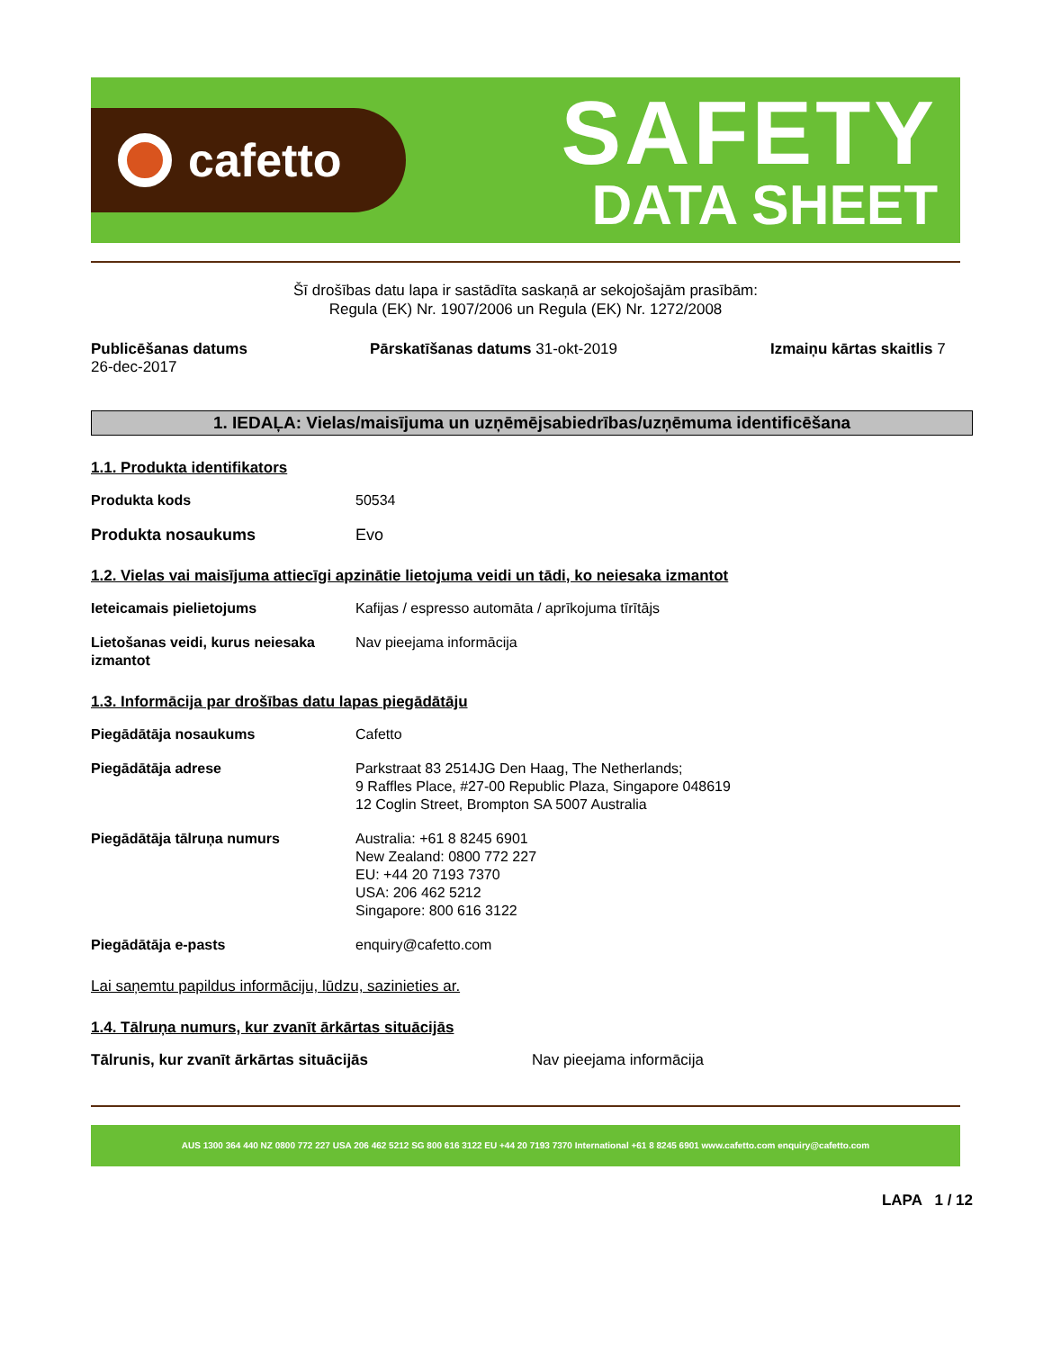cafetto
SAFETY
DATA SHEET
Šī drošības datu lapa ir sastādīta saskaņā ar sekojošajām prasībām:
Regula (EK) Nr. 1907/2006 un Regula (EK) Nr. 1272/2008
Publicēšanas datums
26-dec-2017
Pārskatīšanas datums 31-okt-2019 Izmaiņu kārtas skaitlis 7
1. IEDAĻA: Vielas/maisījuma un uzņēmējsabiedrības/uzņēmuma identificēšana
1.1. Produkta identifikators
Produkta kods 50534
Produkta nosaukums Evo
1.2. Vielas vai maisījuma attiecīgi apzinātie lietojuma veidi un tādi, ko neiesaka izmantot
Ieteicamais pielietojums Kafijas / espresso automāta / aprīkojuma tīrītājs
Lietošanas veidi, kurus neiesaka izmantot
Nav pieejama informācija
1.3. Informācija par drošības datu lapas piegādātāju
Piegādātāja nosaukums Cafetto
Piegādātāja adrese Parkstraat 83 2514JG Den Haag, The Netherlands;
9 Raffles Place, #27-00 Republic Plaza, Singapore 048619
12 Coglin Street, Brompton SA 5007 Australia
Piegādātāja tālruņa numurs Australia: +61 8 8245 6901
New Zealand: 0800 772 227
EU: +44 20 7193 7370
USA: 206 462 5212
Singapore: 800 616 3122
Piegādātāja e-pasts enquiry@cafetto.com
Lai saņemtu papildus informāciju, lūdzu, sazinieties ar.
1.4. Tālruņa numurs, kur zvanīt ārkārtas situācijās
Tālrunis, kur zvanīt ārkārtas situācijās Nav pieejama informācija
AUS 1300 364 440 NZ 0800 772 227 USA 206 462 5212 SG 800 616 3122 EU +44 20 7193 7370 International +61 8 8245 6901 www.cafetto.com enquiry@cafetto.com
LAPA 1 / 12